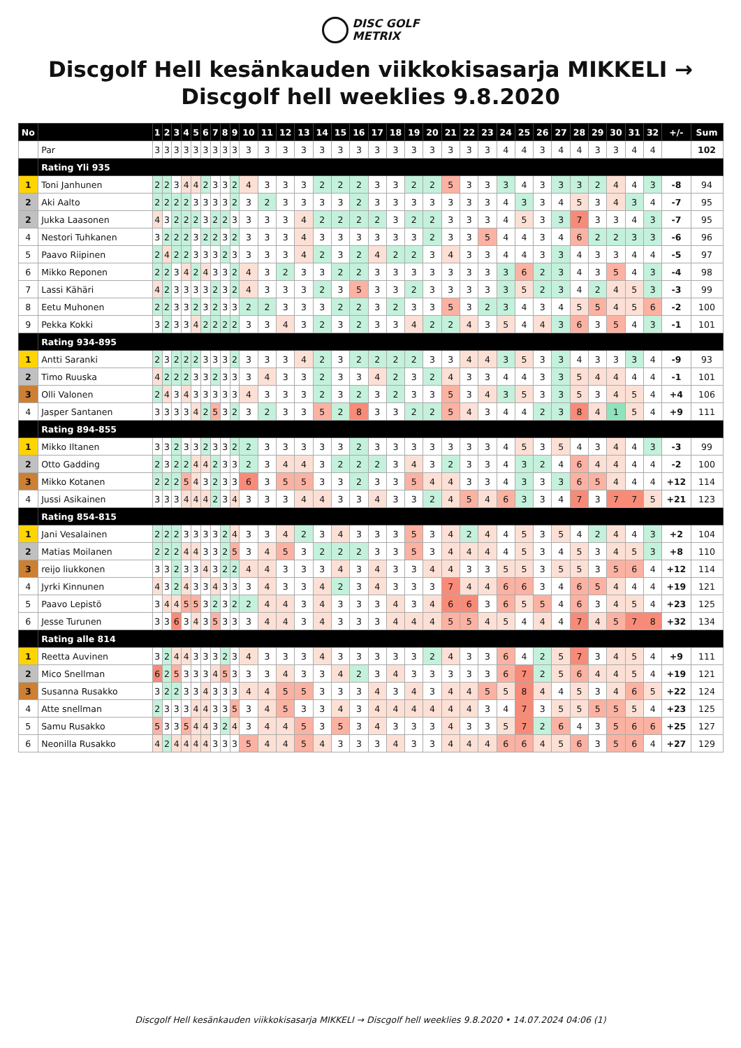DISC GOLF
METRIX
Discgolf Hell kesänkauden viikkokisasarja MIKKELI → Discgolf hell weeklies 9.8.2020
| No | | 1 | 2 | 3 | 4 | 5 | 6 | 7 | 8 | 9 | 10 | 11 | 12 | 13 | 14 | 15 | 16 | 17 | 18 | 19 | 20 | 21 | 22 | 23 | 24 | 25 | 26 | 27 | 28 | 29 | 30 | 31 | 32 | +/- | Sum |
| --- | --- | --- | --- | --- | --- | --- | --- | --- | --- | --- | --- | --- | --- | --- | --- | --- | --- | --- | --- | --- | --- | --- | --- | --- | --- | --- | --- | --- | --- | --- | --- | --- | --- | --- | --- |
| | Par | 3 | 3 | 3 | 3 | 3 | 3 | 3 | 3 | 3 | 3 | 3 | 3 | 3 | 3 | 3 | 3 | 3 | 3 | 3 | 3 | 3 | 3 | 3 | 4 | 4 | 3 | 4 | 4 | 3 | 3 | 4 | 4 | | 102 |
| | Rating Yli 935 | | | | | | | | | | | | | | | | | | | | | | | | | | | | | | | | | | |
| 1 | Toni Janhunen | 2 | 2 | 3 | 4 | 4 | 2 | 3 | 3 | 2 | 4 | 3 | 3 | 3 | 2 | 2 | 2 | 3 | 3 | 2 | 2 | 5 | 3 | 3 | 3 | 4 | 3 | 3 | 3 | 2 | 4 | 4 | 3 | -8 | 94 |
| 2 | Aki Aalto | 2 | 2 | 2 | 2 | 3 | 3 | 3 | 3 | 2 | 3 | 2 | 3 | 3 | 3 | 3 | 2 | 3 | 3 | 3 | 3 | 3 | 3 | 3 | 4 | 3 | 3 | 4 | 5 | 3 | 4 | 3 | 4 | -7 | 95 |
| 2 | Jukka Laasonen | 4 | 3 | 2 | 2 | 2 | 3 | 2 | 2 | 3 | 3 | 3 | 3 | 4 | 2 | 2 | 2 | 2 | 3 | 2 | 2 | 3 | 3 | 3 | 4 | 5 | 3 | 3 | 7 | 3 | 3 | 4 | 3 | -7 | 95 |
| 4 | Nestori Tuhkanen | 3 | 2 | 2 | 2 | 3 | 2 | 2 | 3 | 2 | 3 | 3 | 3 | 4 | 3 | 3 | 3 | 3 | 3 | 3 | 2 | 3 | 3 | 5 | 4 | 4 | 3 | 4 | 6 | 2 | 2 | 3 | 3 | -6 | 96 |
| 5 | Paavo Riipinen | 2 | 4 | 2 | 2 | 3 | 3 | 3 | 2 | 3 | 3 | 3 | 3 | 4 | 2 | 3 | 2 | 4 | 2 | 2 | 3 | 4 | 3 | 3 | 4 | 4 | 3 | 3 | 4 | 3 | 3 | 4 | 4 | -5 | 97 |
| 6 | Mikko Reponen | 2 | 2 | 3 | 4 | 2 | 4 | 3 | 3 | 2 | 4 | 3 | 2 | 3 | 3 | 2 | 2 | 3 | 3 | 3 | 3 | 3 | 3 | 3 | 3 | 6 | 2 | 3 | 4 | 3 | 5 | 4 | 3 | -4 | 98 |
| 7 | Lassi Kähäri | 4 | 2 | 3 | 3 | 3 | 3 | 2 | 3 | 2 | 4 | 3 | 3 | 3 | 2 | 3 | 5 | 3 | 3 | 2 | 3 | 3 | 3 | 3 | 3 | 5 | 2 | 3 | 4 | 2 | 4 | 5 | 3 | -3 | 99 |
| 8 | Eetu Muhonen | 2 | 2 | 3 | 3 | 2 | 3 | 2 | 3 | 3 | 2 | 2 | 3 | 3 | 3 | 2 | 2 | 3 | 2 | 3 | 3 | 5 | 3 | 2 | 3 | 4 | 3 | 4 | 5 | 5 | 4 | 5 | 6 | -2 | 100 |
| 9 | Pekka Kokki | 3 | 2 | 3 | 3 | 4 | 2 | 2 | 2 | 2 | 3 | 3 | 4 | 3 | 2 | 3 | 2 | 3 | 3 | 4 | 2 | 2 | 4 | 3 | 5 | 4 | 4 | 3 | 6 | 3 | 5 | 4 | 3 | -1 | 101 |
| | Rating 934-895 | | | | | | | | | | | | | | | | | | | | | | | | | | | | | | | | | | |
| 1 | Antti Saranki | 2 | 3 | 2 | 2 | 2 | 3 | 3 | 3 | 2 | 3 | 3 | 3 | 4 | 2 | 3 | 2 | 2 | 2 | 2 | 3 | 3 | 4 | 4 | 3 | 5 | 3 | 3 | 4 | 3 | 3 | 3 | 4 | -9 | 93 |
| 2 | Timo Ruuska | 4 | 2 | 2 | 2 | 3 | 3 | 2 | 3 | 3 | 3 | 4 | 3 | 3 | 2 | 3 | 3 | 4 | 2 | 3 | 2 | 4 | 3 | 3 | 4 | 4 | 3 | 3 | 5 | 4 | 4 | 4 | 4 | -1 | 101 |
| 3 | Olli Valonen | 2 | 4 | 3 | 4 | 3 | 3 | 3 | 3 | 3 | 4 | 3 | 3 | 3 | 2 | 3 | 2 | 3 | 2 | 3 | 3 | 5 | 3 | 4 | 3 | 5 | 3 | 3 | 5 | 3 | 4 | 5 | 4 | +4 | 106 |
| 4 | Jasper Santanen | 3 | 3 | 3 | 3 | 4 | 2 | 5 | 3 | 2 | 3 | 2 | 3 | 3 | 5 | 2 | 8 | 3 | 3 | 2 | 2 | 5 | 4 | 3 | 4 | 4 | 2 | 3 | 8 | 4 | 1 | 5 | 4 | +9 | 111 |
| | Rating 894-855 | | | | | | | | | | | | | | | | | | | | | | | | | | | | | | | | | | |
| 1 | Mikko Iltanen | 3 | 3 | 2 | 3 | 3 | 2 | 3 | 3 | 2 | 2 | 3 | 3 | 3 | 3 | 3 | 2 | 3 | 3 | 3 | 3 | 3 | 3 | 3 | 4 | 5 | 3 | 5 | 4 | 3 | 4 | 4 | 3 | -3 | 99 |
| 2 | Otto Gadding | 2 | 3 | 2 | 2 | 4 | 4 | 2 | 3 | 3 | 2 | 3 | 4 | 4 | 3 | 2 | 2 | 2 | 3 | 4 | 3 | 2 | 3 | 3 | 4 | 3 | 2 | 4 | 6 | 4 | 4 | 4 | 4 | -2 | 100 |
| 3 | Mikko Kotanen | 2 | 2 | 2 | 5 | 4 | 3 | 2 | 3 | 3 | 6 | 3 | 5 | 5 | 3 | 3 | 2 | 3 | 3 | 5 | 4 | 4 | 3 | 3 | 4 | 3 | 3 | 3 | 6 | 5 | 4 | 4 | 4 | +12 | 114 |
| 4 | Jussi Asikainen | 3 | 3 | 3 | 4 | 4 | 4 | 2 | 3 | 4 | 3 | 3 | 3 | 4 | 4 | 3 | 3 | 4 | 3 | 3 | 2 | 4 | 5 | 4 | 6 | 3 | 3 | 4 | 7 | 3 | 7 | 7 | 5 | +21 | 123 |
| | Rating 854-815 | | | | | | | | | | | | | | | | | | | | | | | | | | | | | | | | | | |
| 1 | Jani Vesalainen | 2 | 2 | 2 | 3 | 3 | 3 | 3 | 2 | 4 | 3 | 3 | 4 | 2 | 3 | 4 | 3 | 3 | 3 | 5 | 3 | 4 | 2 | 4 | 4 | 5 | 3 | 5 | 4 | 2 | 4 | 4 | 3 | +2 | 104 |
| 2 | Matias Moilanen | 2 | 2 | 2 | 4 | 4 | 3 | 3 | 2 | 5 | 3 | 4 | 5 | 3 | 2 | 2 | 2 | 3 | 3 | 5 | 3 | 4 | 4 | 4 | 4 | 5 | 3 | 4 | 5 | 3 | 4 | 5 | 3 | +8 | 110 |
| 3 | reijo liukkonen | 3 | 3 | 2 | 3 | 3 | 4 | 3 | 2 | 2 | 4 | 4 | 3 | 3 | 3 | 4 | 3 | 4 | 3 | 3 | 4 | 4 | 3 | 3 | 5 | 5 | 3 | 5 | 5 | 3 | 5 | 6 | 4 | +12 | 114 |
| 4 | Jyrki Kinnunen | 4 | 3 | 2 | 4 | 3 | 3 | 4 | 3 | 3 | 3 | 4 | 3 | 3 | 4 | 2 | 3 | 4 | 3 | 3 | 3 | 7 | 4 | 4 | 6 | 6 | 3 | 4 | 6 | 5 | 4 | 4 | 4 | +19 | 121 |
| 5 | Paavo Lepistö | 3 | 4 | 4 | 5 | 5 | 3 | 2 | 3 | 2 | 2 | 4 | 4 | 3 | 4 | 3 | 3 | 3 | 4 | 3 | 4 | 6 | 6 | 3 | 6 | 5 | 5 | 4 | 6 | 3 | 4 | 5 | 4 | +23 | 125 |
| 6 | Jesse Turunen | 3 | 3 | 6 | 3 | 4 | 3 | 5 | 3 | 3 | 3 | 4 | 4 | 3 | 4 | 3 | 3 | 3 | 4 | 4 | 4 | 5 | 5 | 4 | 5 | 4 | 4 | 4 | 7 | 4 | 5 | 7 | 8 | +32 | 134 |
| | Rating alle 814 | | | | | | | | | | | | | | | | | | | | | | | | | | | | | | | | | | |
| 1 | Reetta Auvinen | 3 | 2 | 4 | 4 | 3 | 3 | 3 | 2 | 3 | 4 | 3 | 3 | 3 | 4 | 3 | 3 | 3 | 3 | 3 | 2 | 4 | 3 | 3 | 6 | 4 | 2 | 5 | 7 | 3 | 4 | 5 | 4 | +9 | 111 |
| 2 | Mico Snellman | 6 | 2 | 5 | 3 | 3 | 3 | 4 | 5 | 3 | 3 | 3 | 4 | 3 | 3 | 4 | 2 | 3 | 4 | 3 | 3 | 3 | 3 | 3 | 6 | 7 | 2 | 5 | 6 | 4 | 4 | 5 | 4 | +19 | 121 |
| 3 | Susanna Rusakko | 3 | 2 | 2 | 3 | 3 | 4 | 3 | 3 | 3 | 4 | 4 | 5 | 5 | 3 | 3 | 3 | 4 | 3 | 4 | 3 | 4 | 4 | 5 | 5 | 8 | 4 | 4 | 5 | 3 | 4 | 6 | 5 | +22 | 124 |
| 4 | Atte snellman | 2 | 3 | 3 | 3 | 4 | 4 | 3 | 3 | 5 | 3 | 4 | 5 | 3 | 3 | 4 | 3 | 4 | 4 | 4 | 4 | 4 | 4 | 3 | 4 | 7 | 3 | 5 | 5 | 5 | 5 | 5 | 4 | +23 | 125 |
| 5 | Samu Rusakko | 5 | 3 | 3 | 5 | 4 | 4 | 3 | 2 | 4 | 3 | 4 | 4 | 5 | 3 | 5 | 3 | 4 | 3 | 3 | 3 | 4 | 3 | 3 | 5 | 7 | 2 | 6 | 4 | 3 | 5 | 6 | 6 | +25 | 127 |
| 6 | Neonilla Rusakko | 4 | 2 | 4 | 4 | 4 | 4 | 3 | 3 | 3 | 5 | 4 | 4 | 5 | 4 | 3 | 3 | 3 | 4 | 3 | 3 | 4 | 4 | 4 | 6 | 6 | 4 | 5 | 6 | 3 | 5 | 6 | 4 | +27 | 129 |
Discgolf Hell kesänkauden viikkokisasarja MIKKELI → Discgolf hell weeklies 9.8.2020 • 14.07.2024 04:06 (1)